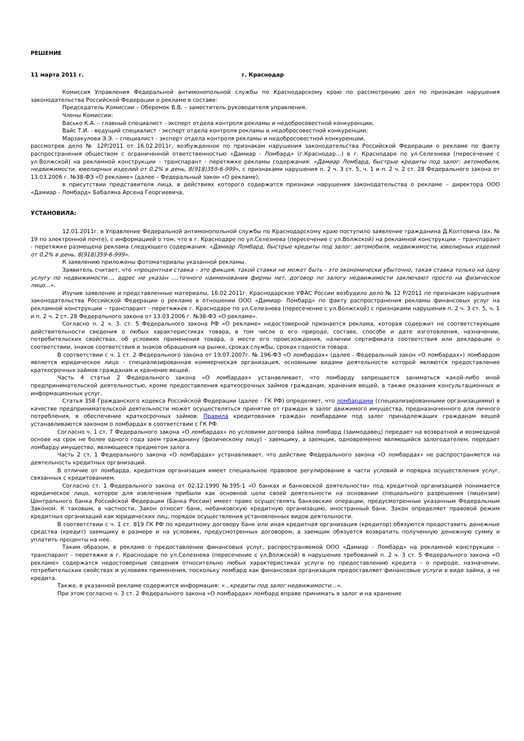РЕШЕНИЕ
11 марта 2011 г. г. Краснодар
Комиссия Управления Федеральной антимонопольной службы по Краснодарскому краю по рассмотрению дел по признакам нарушения законодательства Российской Федерации о рекламе в составе:
Председатель Комиссии – Оберемок В.В. – заместитель руководителя управления.
Члены Комиссии:
Васько К.А. – главный специалист - эксперт отдела контроля рекламы и недобросовестной конкуренции;
Вайс Т.И. - ведущий специалист - эксперт отдела контроля рекламы и недобросовестной конкуренции;
Марзакулова Э.Э. – специалист - эксперт отдела контроля рекламы и недобросовестной конкуренции,
рассмотрев дело № 12Р/2011 от 16.02.2011г, возбужденное по признакам нарушения законодательства Российской Федерации о рекламе по факту распространения обществом с ограниченной ответственностью «Дамиар - Ломбард» (г.Краснодар…) в г. Краснодаре по ул.Селезнева (пересечение с ул.Волжской) на рекламной конструкции – транспарант - перетяжке рекламы содержания: «Дамиар Ломбард, быстрые кредиты под залог: автомобиля, недвижимости, ювелирных изделий от 0,2% в день, 8(918)359-6-999», с признаками нарушения п. 2 ч. 3 ст. 5, ч. 1 и п. 2 ч. 2 ст. 28 Федерального закона от 13.03.2006 г. №38-ФЗ «О рекламе» (далее – Федеральный закон «О рекламе),
в присутствии представителя лица, в действиях которого содержатся признаки нарушения законодательства о рекламе – директора ООО «Дамиар - Ломбард» Бабаляна Арсена Георгиевича,
УСТАНОВИЛА:
12.01.2011г. в Управление Федеральной антимонопольной службы по Краснодарскому краю поступило заявление гражданина Д.Колтовича (вх. № 19 по электронной почте), с информацией о том, что в г. Краснодаре по ул.Селезнева (пересечение с ул.Волжской) на рекламной конструкции – транспарант - перетяжке размещена реклама следующего содержания: «Дамиар Ломбард, быстрые кредиты под залог: автомобиля, недвижимости, ювелирных изделий от 0,2% в день, 8(918)359-6-999».
К заявлению приложены фотоматериалы указанной рекламы.
Заявитель считает, что «процентная ставка – это фикция, такой ставки не может быть - это экономически убыточно, такая ставка только на одну услугу по недвижимости…, адрес не указан …,точного наименования фирмы нет, договор по залогу недвижимости заключают просто на физическое лицо…».
Изучив заявление и представленные материалы, 16.02.2011г. Краснодарское УФАС России возбудило дело № 12 Р/2011 по признакам нарушения законодательства Российской Федерации о рекламе в отношении ООО «Дамиар- Ломбард» по факту распространения рекламы финансовых услуг на рекламной конструкции – транспарант - перетяжкев г. Краснодаре по ул.Селезнева (пересечение с ул.Волжской) с признаками нарушения п. 2 ч. 3 ст. 5, ч. 1 и п. 2 ч. 2 ст. 28 Федерального закона от 13.03.2006 г. №38-ФЗ «О рекламе».
Согласно п. 2 ч. 3. ст. 5 Федерального закона РФ «О рекламе» недостоверной признается реклама, которая содержит не соответствующие действительности сведения о любых характеристиках товара, в том числе о его природе, составе, способе и дате изготовления, назначении, потребительских свойствах, об условиях применения товара, о месте его происхождения, наличии сертификата соответствия или декларации о соответствии, знаков соответствия и знаков обращения на рынке, сроках службы, сроках годности товара.
В соответствии с ч. 1 ст. 2 Федерального закона от 19.07.2007г. № 196-ФЗ «О ломбардах» (далее - Федеральный закон «О ломбардах») ломбардом является юридическое лицо - специализированная коммерческая организация, основными видами деятельности которой являются предоставление краткосрочных займов гражданам и хранение вещей.
Часть 4 статьи 2 Федерального закона «О ломбардах» устанавливает, что ломбарду запрещается заниматься какой-либо иной предпринимательской деятельностью, кроме предоставления краткосрочных займов гражданам, хранения вещей, а также оказания консультационных и информационных услуг.
Статья 358 Гражданского кодекса Российской Федерации (далее - ГК РФ) определяет, что ломбардами (специализированными организациями) в качестве предпринимательской деятельности может осуществляться принятие от граждан в залог движимого имущества, предназначенного для личного потребления, в обеспечение краткосрочных займов. Правила кредитования граждан ломбардами под залог принадлежащих гражданам вещей устанавливаются законом о ломбардах в соответствии с ГК РФ.
Согласно ч. 1 ст. 7 Федерального закона «О ломбардах» по условиям договора займа ломбард (заимодавец) передает на возвратной и возмездной основе на срок не более одного года заем гражданину (физическому лицу) - заемщику, а заемщик, одновременно являющийся залогодателем, передает ломбарду имущество, являющееся предметом залога.
Часть 2 ст. 1 Федерального закона «О ломбардах» устанавливает, что действие Федерального закона «О ломбардах» не распространяется на деятельность кредитных организаций.
В отличие от ломбарда, кредитная организация имеет специальное правовое регулирование в части условий и порядка осуществления услуг, связанных с кредитованием.
Согласно ст. 1 Федерального закона от 02.12.1990 №395-1 «О банках и банковской деятельности» под кредитной организацией понимается юридическое лицо, которое для извлечения прибыли как основной цели своей деятельности на основании специального разрешения (лицензии) Центрального банка Российской Федерации (Банка России) имеет право осуществлять банковские операции, предусмотренные указанным Федеральным Законом. К таковым, в частности, Закон относит банк, небанковскую кредитную организацию, иностранный банк. Закон определяет правовой режим кредитных организаций как юридических лиц, порядок осуществления установленных видов деятельности.
В соответствии с ч. 1 ст. 819 ГК РФ по кредитному договору банк или иная кредитная организация (кредитор) обязуются предоставить денежные средства (кредит) заемщику в размере и на условиях, предусмотренных договором, а заемщик обязуется возвратить полученную денежную сумму и уплатить проценты на нее.
Таким образом, в рекламе о предоставлении финансовых услуг, распространяемой ООО «Дамиар - Ломбард» на рекламной конструкции – транспарант - перетяжке в г. Краснодаре по ул.Селезнева (пересечение с ул.Волжской) в нарушение требований п. 2 ч. 3 ст. 5 Федерального закона «О рекламе» содержатся недостоверные сведения относительно любых характеристиках услуги по предоставлению кредита - о природе, назначении, потребительских свойствах и условиях применения, поскольку ломбард как финансовая организация предоставляет финансовые услуги в виде займа, а не кредита.
Также, в указанной рекламе содержится информация: «…кредиты под залог недвижимости…».
При этом согласно ч. 3 ст. 2 Федерального закона «О ломбардах» ломбард вправе принимать в залог и на хранение